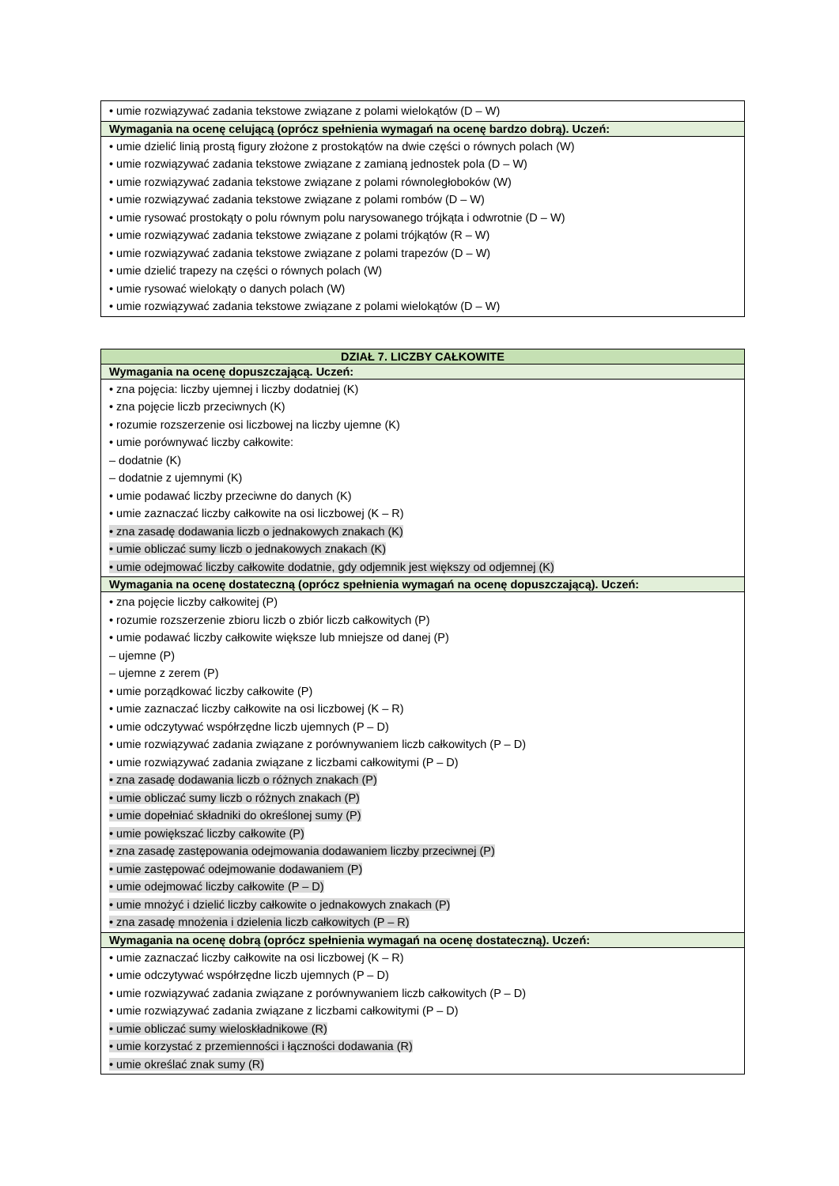| • umie rozwiązywać zadania tekstowe związane z polami wielokątów (D – W) |
| Wymagania na ocenę celującą (oprócz spełnienia wymagań na ocenę bardzo dobrą). Uczeń: |
| • umie dzielić linią prostą figury złożone z prostokątów na dwie części o równych polach (W) • umie rozwiązywać zadania tekstowe związane z zamianą jednostek pola (D – W) • umie rozwiązywać zadania tekstowe związane z polami równoległoboków (W) • umie rozwiązywać zadania tekstowe związane z polami rombów (D – W) • umie rysować prostokąty o polu równym polu narysowanego trójkąta i odwrotnie (D – W) • umie rozwiązywać zadania tekstowe związane z polami trójkątów (R – W) • umie rozwiązywać zadania tekstowe związane z polami trapezów (D – W) • umie dzielić trapezy na części o równych polach (W) • umie rysować wielokąty o danych polach (W) • umie rozwiązywać zadania tekstowe związane z polami wielokątów (D – W) |
| DZIAŁ 7. LICZBY CAŁKOWITE |
| Wymagania na ocenę dopuszczającą. Uczeń: |
| • zna pojęcia: liczby ujemnej i liczby dodatniej (K) • zna pojęcie liczb przeciwnych (K) • rozumie rozszerzenie osi liczbowej na liczby ujemne (K) • umie porównywać liczby całkowite: – dodatnie (K) – dodatnie z ujemnymi (K) • umie podawać liczby przeciwne do danych (K) • umie zaznaczać liczby całkowite na osi liczbowej (K – R) • zna zasadę dodawania liczb o jednakowych znakach (K) • umie obliczać sumy liczb o jednakowych znakach (K) • umie odejmować liczby całkowite dodatnie, gdy odjemnik jest większy od odjemnej (K) |
| Wymagania na ocenę dostateczną (oprócz spełnienia wymagań na ocenę dopuszczającą). Uczeń: |
| • zna pojęcie liczby całkowitej (P) • rozumie rozszerzenie zbioru liczb o zbiór liczb całkowitych (P) • umie podawać liczby całkowite większe lub mniejsze od danej (P) – ujemne (P) – ujemne z zerem (P) • umie porządkować liczby całkowite (P) • umie zaznaczać liczby całkowite na osi liczbowej (K – R) • umie odczytywać współrzędne liczb ujemnych (P – D) • umie rozwiązywać zadania związane z porównywaniem liczb całkowitych (P – D) • umie rozwiązywać zadania związane z liczbami całkowitymi (P – D) • zna zasadę dodawania liczb o różnych znakach (P) • umie obliczać sumy liczb o różnych znakach (P) • umie dopełniać składniki do określonej sumy (P) • umie powiększać liczby całkowite (P) • zna zasadę zastępowania odejmowania dodawaniem liczby przeciwnej (P) • umie zastępować odejmowanie dodawaniem (P) • umie odejmować liczby całkowite (P – D) • umie mnożyć i dzielić liczby całkowite o jednakowych znakach (P) • zna zasadę mnożenia i dzielenia liczb całkowitych (P – R) |
| Wymagania na ocenę dobrą (oprócz spełnienia wymagań na ocenę dostateczną). Uczeń: |
| • umie zaznaczać liczby całkowite na osi liczbowej (K – R) • umie odczytywać współrzędne liczb ujemnych (P – D) • umie rozwiązywać zadania związane z porównywaniem liczb całkowitych (P – D) • umie rozwiązywać zadania związane z liczbami całkowitymi (P – D) • umie obliczać sumy wieloskładnikowe (R) • umie korzystać z przemienności i łączności dodawania (R) • umie określać znak sumy (R) |